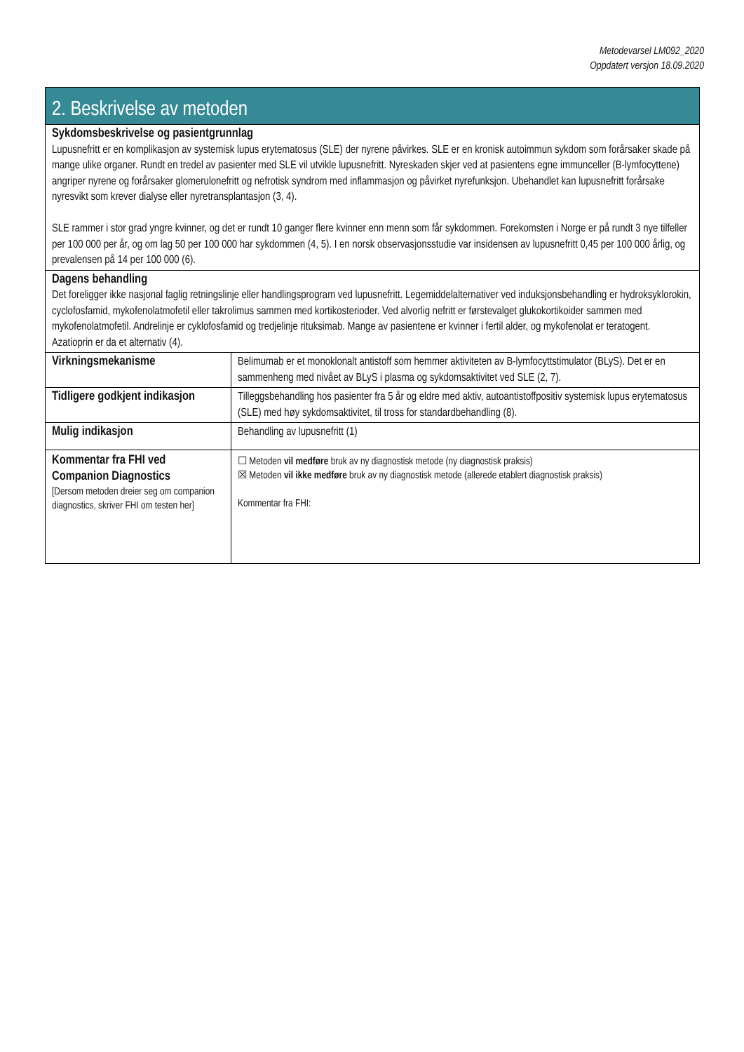Metodevarsel LM092_2020
Oppdatert versjon 18.09.2020
| 2. Beskrivelse av metoden | |
| --- | --- |
| Sykdomsbeskrivelse og pasientgrunnlag Lupusnefritt er en komplikasjon av systemisk lupus erytematosus (SLE) der nyrene påvirkes. SLE er en kronisk autoimmun sykdom som forårsaker skade på mange ulike organer. Rundt en tredel av pasienter med SLE vil utvikle lupusnefritt. Nyreskaden skjer ved at pasientens egne immunceller (B-lymfocyttene) angriper nyrene og forårsaker glomerulonefritt og nefrotisk syndrom med inflammasjon og påvirket nyrefunksjon. Ubehandlet kan lupusnefritt forårsake nyresvikt som krever dialyse eller nyretransplantasjon (3, 4). SLE rammer i stor grad yngre kvinner, og det er rundt 10 ganger flere kvinner enn menn som får sykdommen. Forekomsten i Norge er på rundt 3 nye tilfeller per 100 000 per år, og om lag 50 per 100 000 har sykdommen (4, 5). I en norsk observasjonsstudie var insidensen av lupusnefritt 0,45 per 100 000 årlig, og prevalensen på 14 per 100 000 (6). | |
| Dagens behandling Det foreligger ikke nasjonal faglig retningslinje eller handlingsprogram ved lupusnefritt. Legemiddelalternativer ved induksjonsbehandling er hydroksyklorokin, cyclofosfamid, mykofenolatmofetil eller takrolimus sammen med kortikosterioder. Ved alvorlig nefritt er førstevalget glukokortikoider sammen med mykofenolatmofetil. Andrelinje er cyklofosfamid og tredjelinje rituksimab. Mange av pasientene er kvinner i fertil alder, og mykofenolat er teratogent. Azatioprin er da et alternativ (4). | |
| Virkningsmekanisme | Belimumab er et monoklonalt antistoff som hemmer aktiviteten av B-lymfocyttstimulator (BLyS). Det er en sammenheng med nivået av BLyS i plasma og sykdomsaktivitet ved SLE (2, 7). |
| Tidligere godkjent indikasjon | Tilleggsbehandling hos pasienter fra 5 år og eldre med aktiv, autoantistoffpositiv systemisk lupus erytematosus (SLE) med høy sykdomsaktivitet, til tross for standardbehandling (8). |
| Mulig indikasjon | Behandling av lupusnefritt (1) |
| Kommentar fra FHI ved Companion Diagnostics [Dersom metoden dreier seg om companion diagnostics, skriver FHI om testen her] | ☐ Metoden vil medføre bruk av ny diagnostisk metode (ny diagnostisk praksis) ☒ Metoden vil ikke medføre bruk av ny diagnostisk metode (allerede etablert diagnostisk praksis) Kommentar fra FHI: |